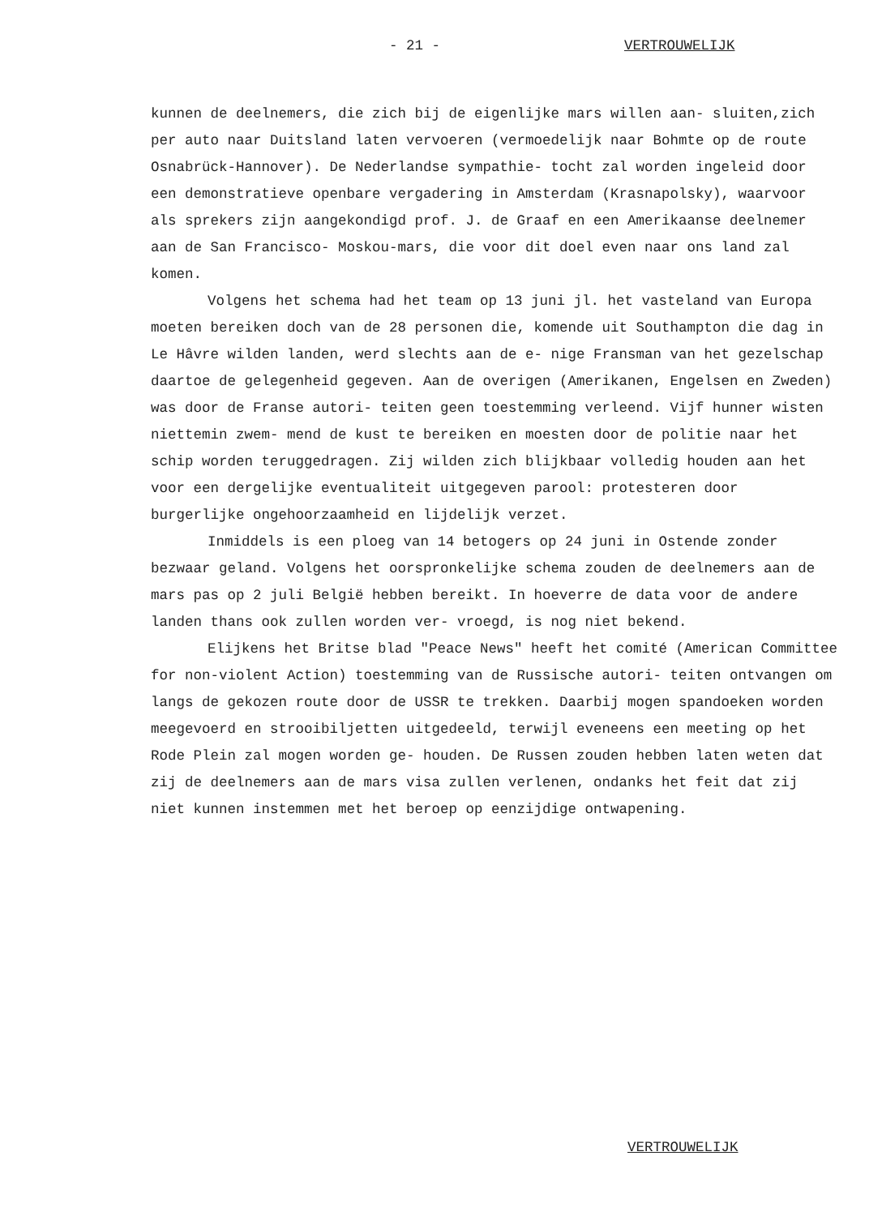- 21 - VERTROUWELIJK
kunnen de deelnemers, die zich bij de eigenlijke mars willen aan- sluiten,zich per auto naar Duitsland laten vervoeren (vermoedelijk naar Bohmte op de route Osnabrück-Hannover). De Nederlandse sympathie- tocht zal worden ingeleid door een demonstratieve openbare vergadering in Amsterdam (Krasnapolsky), waarvoor als sprekers zijn aangekondigd prof. J. de Graaf en een Amerikaanse deelnemer aan de San Francisco- Moskou-mars, die voor dit doel even naar ons land zal komen.
Volgens het schema had het team op 13 juni jl. het vasteland van Europa moeten bereiken doch van de 28 personen die, komende uit Southampton die dag in Le Hâvre wilden landen, werd slechts aan de e- nige Fransman van het gezelschap daartoe de gelegenheid gegeven. Aan de overigen (Amerikanen, Engelsen en Zweden) was door de Franse autori- teiten geen toestemming verleend. Vijf hunner wisten niettemin zwem- mend de kust te bereiken en moesten door de politie naar het schip worden teruggedragen. Zij wilden zich blijkbaar volledig houden aan het voor een dergelijke eventualiteit uitgegeven parool: protesteren door burgerlijke ongehoorzaamheid en lijdelijk verzet.
Inmiddels is een ploeg van 14 betogers op 24 juni in Ostende zonder bezwaar geland. Volgens het oorspronkelijke schema zouden de deelnemers aan de mars pas op 2 juli België hebben bereikt. In hoeverre de data voor de andere landen thans ook zullen worden ver- vroegd, is nog niet bekend.
Elijkens het Britse blad "Peace News" heeft het comité (American Committee for non-violent Action) toestemming van de Russische autori- teiten ontvangen om langs de gekozen route door de USSR te trekken. Daarbij mogen spandoeken worden meegevoerd en strooibiljetten uitgedeeld, terwijl eveneens een meeting op het Rode Plein zal mogen worden ge- houden. De Russen zouden hebben laten weten dat zij de deelnemers aan de mars visa zullen verlenen, ondanks het feit dat zij niet kunnen instemmen met het beroep op eenzijdige ontwapening.
VERTROUWELIJK